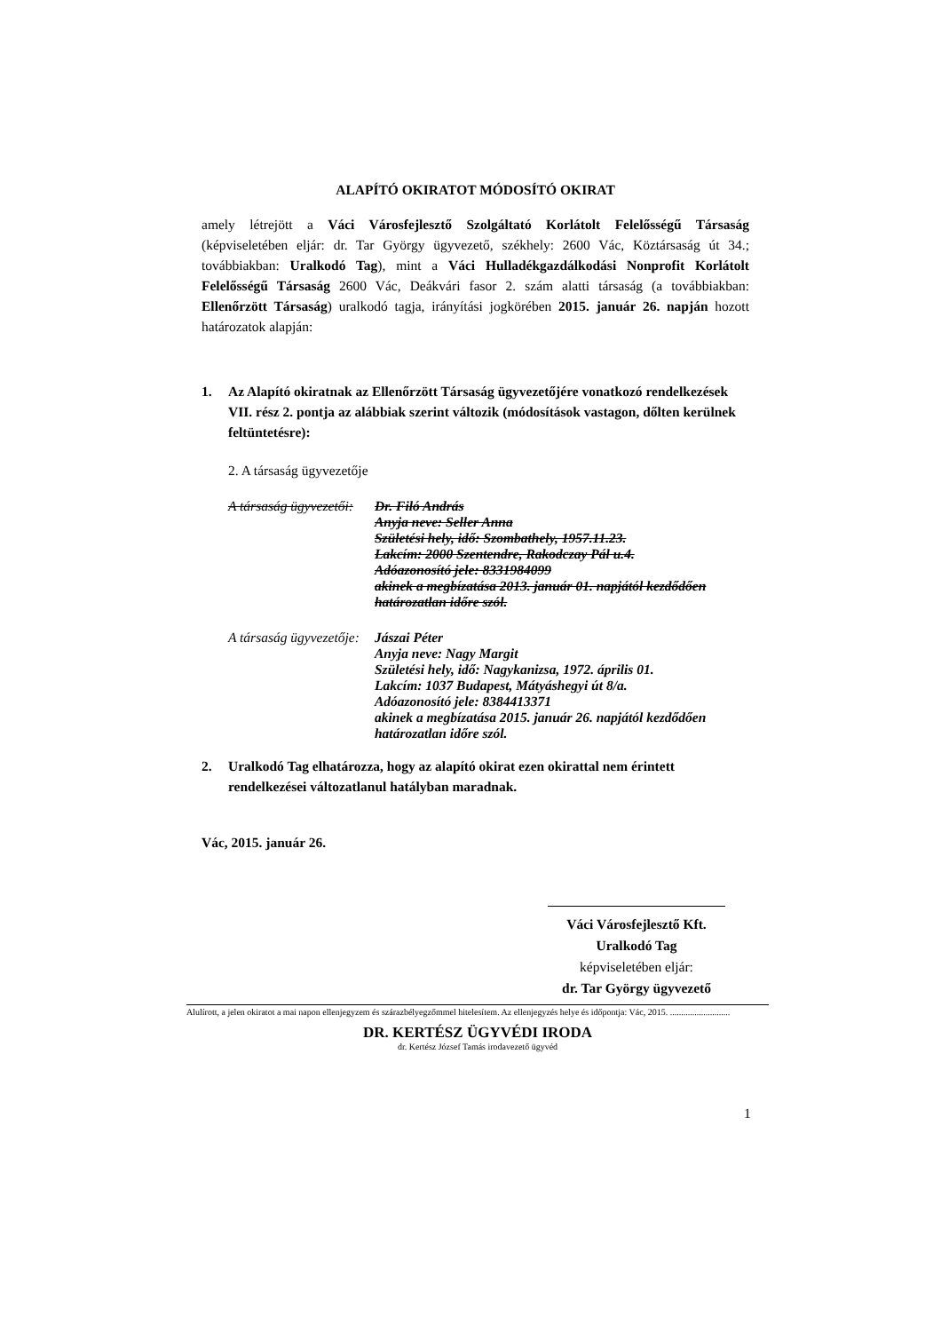ALAPÍTÓ OKIRATOT MÓDOSÍTÓ OKIRAT
amely létrejött a Váci Városfejlesztő Szolgáltató Korlátolt Felelősségű Társaság (képviseletében eljár: dr. Tar György ügyvezető, székhely: 2600 Vác, Köztársaság út 34.; továbbiakban: Uralkodó Tag), mint a Váci Hulladékgazdálkodási Nonprofit Korlátolt Felelősségű Társaság 2600 Vác, Deákvári fasor 2. szám alatti társaság (a továbbiakban: Ellenőrzött Társaság) uralkodó tagja, irányítási jogkörében 2015. január 26. napján hozott határozatok alapján:
1. Az Alapító okiratnak az Ellenőrzött Társaság ügyvezetőjére vonatkozó rendelkezések VII. rész 2. pontja az alábbiak szerint változik (módosítások vastagon, dőlten kerülnek feltüntetésre):
2. A társaság ügyvezetője
A társaság ügyvezetői:
Dr. Filó András
Anyja neve: Seller Anna
Születési hely, idő: Szombathely, 1957.11.23.
Lakcím: 2000 Szentendre, Rakodczay Pál u.4.
Adóazonosító jele: 8331984099
akinek a megbízatása 2013. január 01. napjától kezdődően határozatlan időre szól.
A társaság ügyvezetője:
Jászai Péter
Anyja neve: Nagy Margit
Születési hely, idő: Nagykanizsa, 1972. április 01.
Lakcím: 1037 Budapest, Mátyáshegyi út 8/a.
Adóazonosító jele: 8384413371
akinek a megbízatása 2015. január 26. napjától kezdődően határozatlan időre szól.
2. Uralkodó Tag elhatározza, hogy az alapító okirat ezen okirattal nem érintett rendelkezései változatlanul hatályban maradnak.
Vác, 2015. január 26.
Váci Városfejlesztő Kft.
Uralkodó Tag
képviseletében eljár:
dr. Tar György ügyvezető
Alulírott, a jelen okiratot a mai napon ellenjegyzem és szárazbélyegzőmmel hitelesítem. Az ellenjegyzés helye és időpontja: Vác, 2015. ...........................
DR. KERTÉSZ ÜGYVÉDI IRODA
dr. Kertész József Tamás irodavezető ügyvéd
1